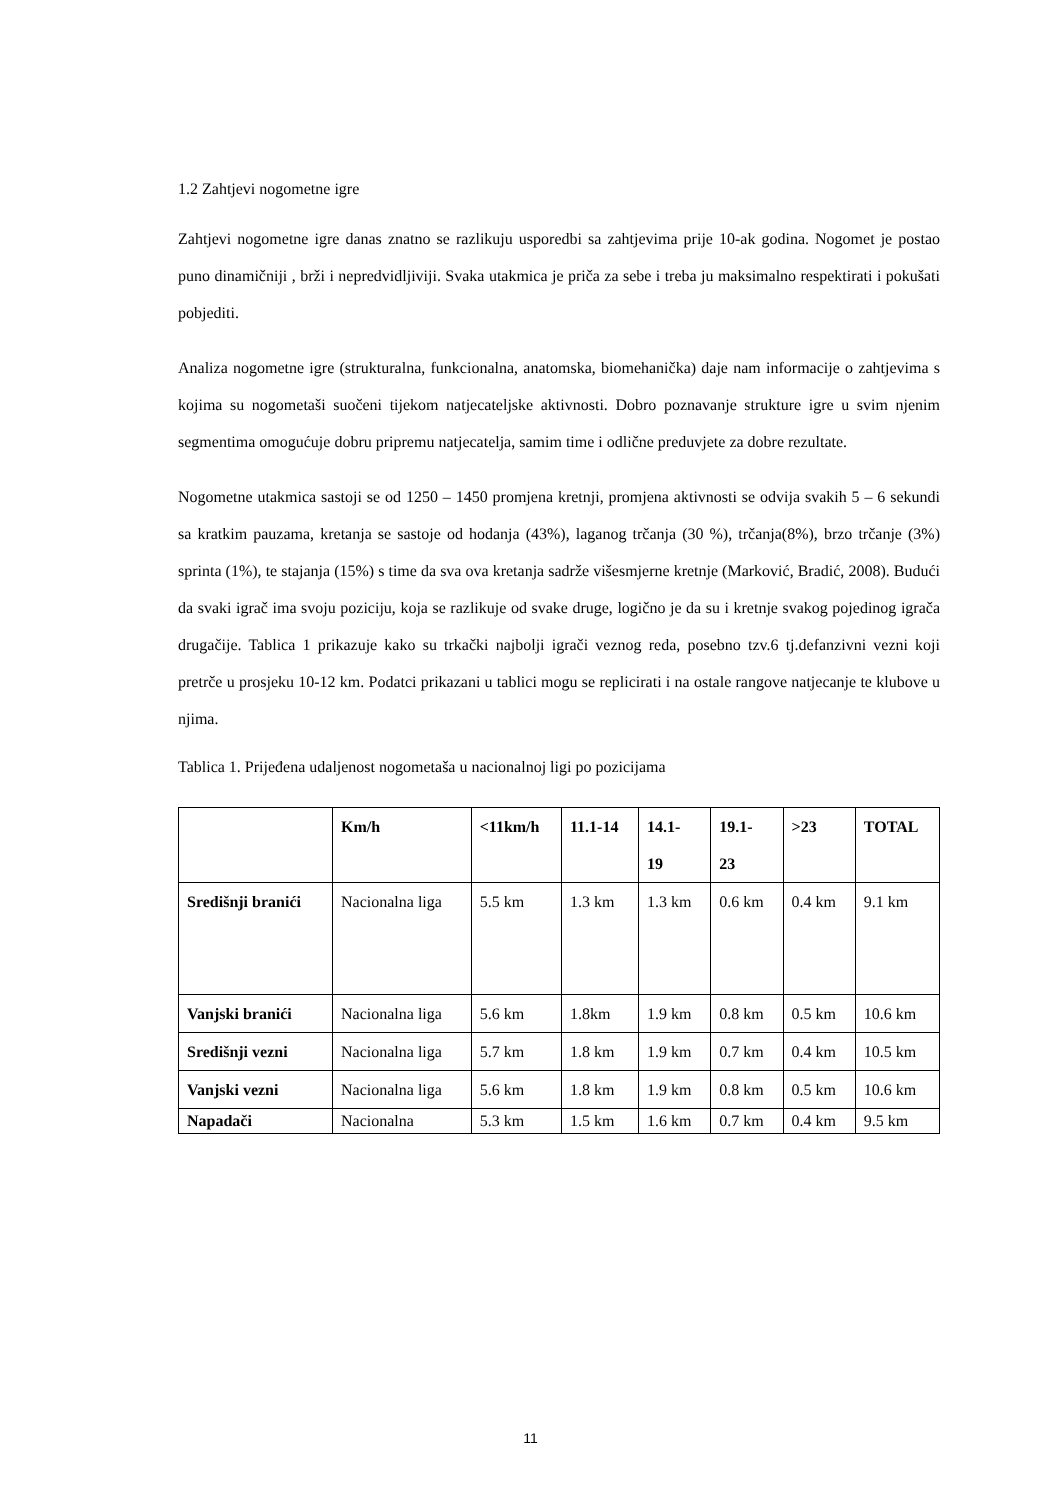1.2 Zahtjevi nogometne igre
Zahtjevi nogometne igre danas znatno se razlikuju usporedbi sa zahtjevima prije 10-ak godina. Nogomet je postao puno dinamičniji , brži i nepredvidljiviji. Svaka utakmica je priča za sebe i treba ju maksimalno respektirati i pokušati pobjediti.
Analiza nogometne igre (strukturalna, funkcionalna, anatomska, biomehanička) daje nam informacije o zahtjevima s kojima su nogometaši suočeni tijekom natjecateljske aktivnosti. Dobro poznavanje strukture igre u svim njenim segmentima omogućuje dobru pripremu natjecatelja, samim time i odlične preduvjete za dobre rezultate.
Nogometne utakmica sastoji se od 1250 – 1450 promjena kretnji, promjena aktivnosti se odvija svakih 5 – 6 sekundi sa kratkim pauzama, kretanja se sastoje od hodanja (43%), laganog trčanja (30 %), trčanja(8%), brzo trčanje (3%) sprinta (1%), te stajanja (15%) s time da sva ova kretanja sadrže višesmjerne kretnje (Marković, Bradić, 2008). Budući da svaki igrač ima svoju poziciju, koja se razlikuje od svake druge, logično je da su i kretnje svakog pojedinog igrača drugačije. Tablica 1 prikazuje kako su trkački najbolji igrači veznog reda, posebno tzv.6 tj.defanzivni vezni koji pretrče u prosjeku 10-12 km. Podatci prikazani u tablici mogu se replicirati i na ostale rangove natjecanje te klubove u njima.
Tablica 1. Prijeđena udaljenost nogometaša u nacionalnoj ligi po pozicijama
| | Km/h | <11km/h | 11.1-14 | 14.1- 19 | 19.1- 23 | >23 | TOTAL |
| --- | --- | --- | --- | --- | --- | --- | --- |
| Središnji branići | Nacionalna liga | 5.5 km | 1.3 km | 1.3 km | 0.6 km | 0.4 km | 9.1 km |
| Vanjski branići | Nacionalna liga | 5.6 km | 1.8km | 1.9 km | 0.8 km | 0.5 km | 10.6 km |
| Središnji vezni | Nacionalna liga | 5.7 km | 1.8 km | 1.9 km | 0.7 km | 0.4 km | 10.5 km |
| Vanjski vezni | Nacionalna liga | 5.6 km | 1.8 km | 1.9 km | 0.8 km | 0.5 km | 10.6 km |
| Napadači | Nacionalna | 5.3 km | 1.5 km | 1.6 km | 0.7 km | 0.4 km | 9.5 km |
11